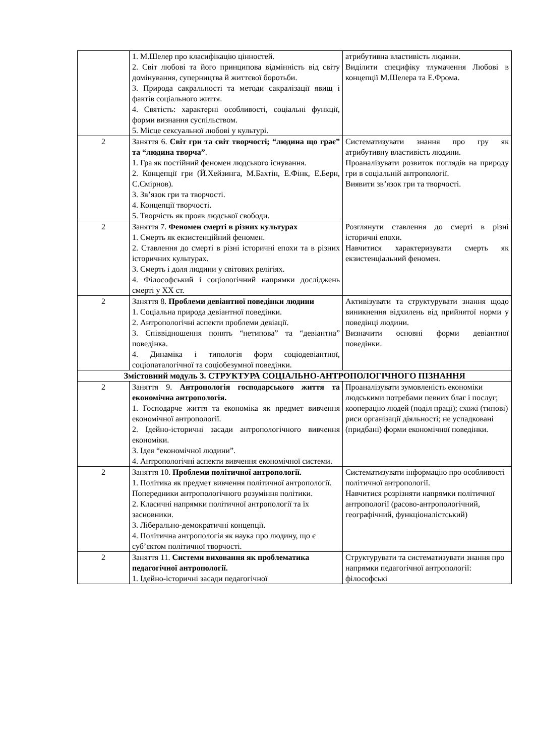| | 1. М.Шелер про класифікацію цінностей. 2. Світ любові та його принципова відмінність від світу домінування, суперництва й життєвої боротьби. 3. Природа сакральності та методи сакралізації явищ і фактів соціального життя. 4. Святість: характерні особливості, соціальні функції, форми визнання суспільством. 5. Місце сексуальної любові у культурі. | атрибутивна властивість людини. Виділити специфіку тлумачення Любові в концепції М.Шелера та Е.Фрома. |
| 2 | Заняття 6. Світ гри та світ творчості; “людина що грає” та “людина творча” . 1. Гра як постійний феномен людського існування. 2. Концепції гри (Й.Хейзинга, М.Бахтін, Е.Фінк, Е.Берн, С.Смірнов). 3. Зв’язок гри та творчості. 4. Концепції творчості. 5. Творчість як прояв людської свободи. | Систематизувати знання про гру як атрибутивну властивість людини. Проаналізувати розвиток поглядів на природу гри в соціальній антропології. Виявити зв’язок гри та творчості. |
| 2 | Заняття 7. Феномен смерті в різних культурах 1. Смерть як екзистенційний феномен. 2. Ставлення до смерті в різні історичні епохи та в різних історичних культурах. 3. Смерть і доля людини у світових релігіях. 4. Філософський і соціологічний напрямки досліджень смерті у ХХ ст. | Розглянути ставлення до смерті в різні історичні епохи. Навчитися характеризувати смерть як екзистенціальний феномен. |
| 2 | Заняття 8. Проблеми девіантної поведінки людини 1. Соціальна природа девіантної поведінки. 2. Антропологічні аспекти проблеми девіації. 3. Співвідношення понять “нетипова” та “девіантна” поведінка. 4. Динаміка і типологія форм соціодевіантної, соціопаталогічної та соціобезумної поведінки. | Активізувати та структурувати знання щодо виникнення відхилень від прийнятої норми у поведінці людини. Визначити основні форми девіантної поведінки. |
| Змістовний модуль 3. СТРУКТУРА СОЦІАЛЬНО-АНТРОПОЛОГІЧНОГО ПІЗНАННЯ | | |
| 2 | Заняття 9. Антропологія господарського життя та економічна антропологія. 1. Господарче життя та економіка як предмет вивчення економічної антропології. 2. Ідейно-історичні засади антропологічного вивчення економіки. 3. Ідея “економічної людини”. 4. Антропологічні аспекти вивчення економічної системи. | Проаналізувати зумовленість економіки людськими потребами певних благ і послуг; кооперацію людей (поділ праці); схожі (типові) риси організації діяльності; не успадковані (придбані) форми економічної поведінки. |
| 2 | Заняття 10. Проблеми політичної антропології. 1. Політика як предмет вивчення політичної антропології. Попередники антропологічного розуміння політики. 2. Класичні напрямки політичної антропології та їх засновники. 3. Ліберально-демократичні концепції. 4. Політична антропологія як наука про людину, що є суб’єктом політичної творчості. | Систематизувати інформацію про особливості політичної антропології. Навчитися розрізняти напрямки політичної антропології (расово-антропологічний, географічний, функціоналістський) |
| 2 | Заняття 11. Системи виховання як проблематика педагогічної антропології. 1. Ідейно-історичні засади педагогічної | Структурувати та систематизувати знання про напрямки педагогічної антропології: філософські |